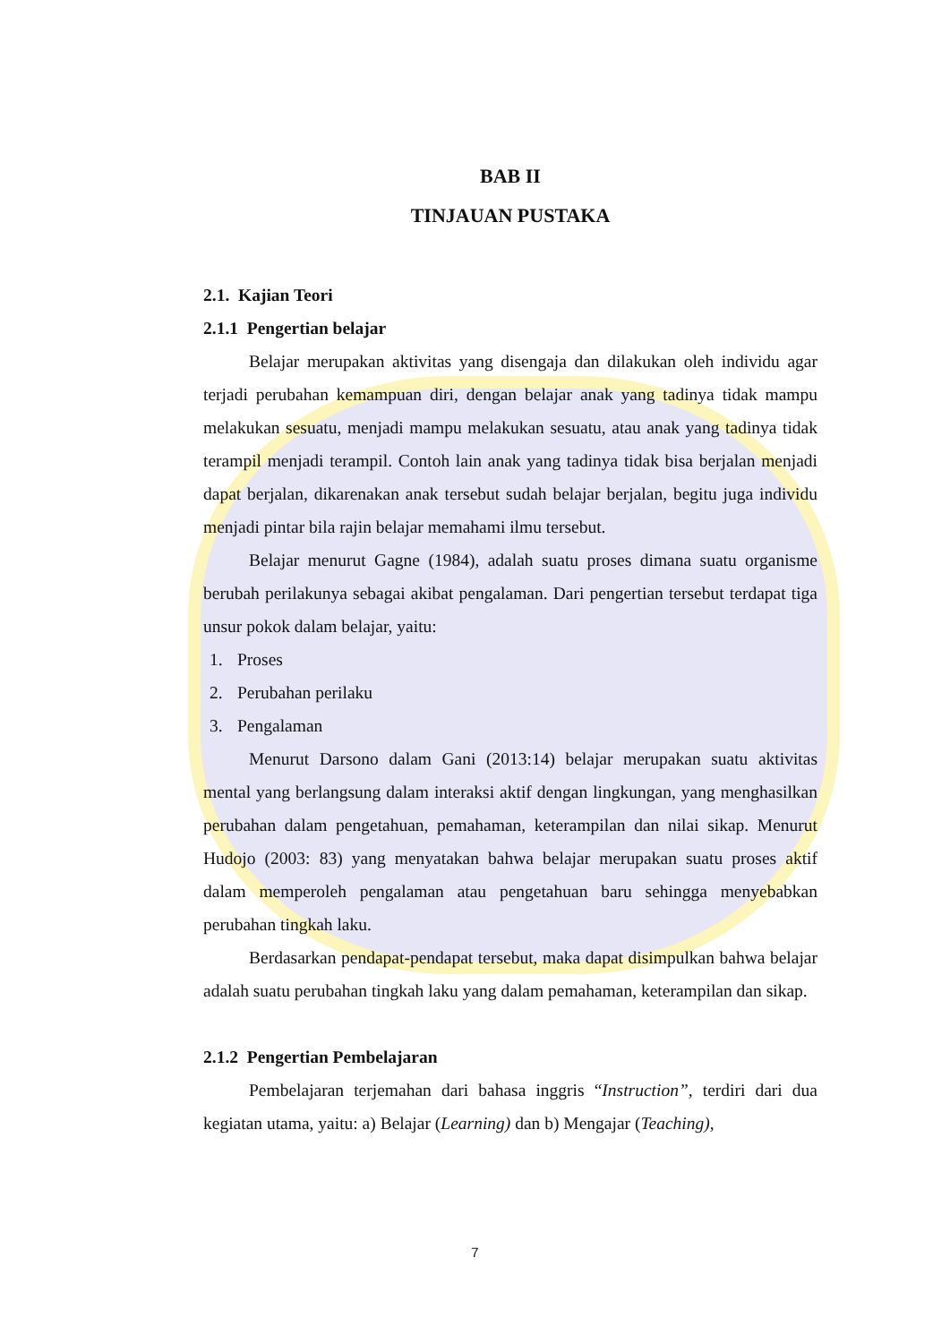BAB II
TINJAUAN PUSTAKA
2.1. Kajian Teori
2.1.1 Pengertian belajar
Belajar merupakan aktivitas yang disengaja dan dilakukan oleh individu agar terjadi perubahan kemampuan diri, dengan belajar anak yang tadinya tidak mampu melakukan sesuatu, menjadi mampu melakukan sesuatu, atau anak yang tadinya tidak terampil menjadi terampil. Contoh lain anak yang tadinya tidak bisa berjalan menjadi dapat berjalan, dikarenakan anak tersebut sudah belajar berjalan, begitu juga individu menjadi pintar bila rajin belajar memahami ilmu tersebut.
Belajar menurut Gagne (1984), adalah suatu proses dimana suatu organisme berubah perilakunya sebagai akibat pengalaman. Dari pengertian tersebut terdapat tiga unsur pokok dalam belajar, yaitu:
1. Proses
2. Perubahan perilaku
3. Pengalaman
Menurut Darsono dalam Gani (2013:14) belajar merupakan suatu aktivitas mental yang berlangsung dalam interaksi aktif dengan lingkungan, yang menghasilkan perubahan dalam pengetahuan, pemahaman, keterampilan dan nilai sikap. Menurut Hudojo (2003: 83) yang menyatakan bahwa belajar merupakan suatu proses aktif dalam memperoleh pengalaman atau pengetahuan baru sehingga menyebabkan perubahan tingkah laku.
Berdasarkan pendapat-pendapat tersebut, maka dapat disimpulkan bahwa belajar adalah suatu perubahan tingkah laku yang dalam pemahaman, keterampilan dan sikap.
2.1.2 Pengertian Pembelajaran
Pembelajaran terjemahan dari bahasa inggris “Instruction”, terdiri dari dua kegiatan utama, yaitu: a) Belajar (Learning) dan b) Mengajar (Teaching),
7